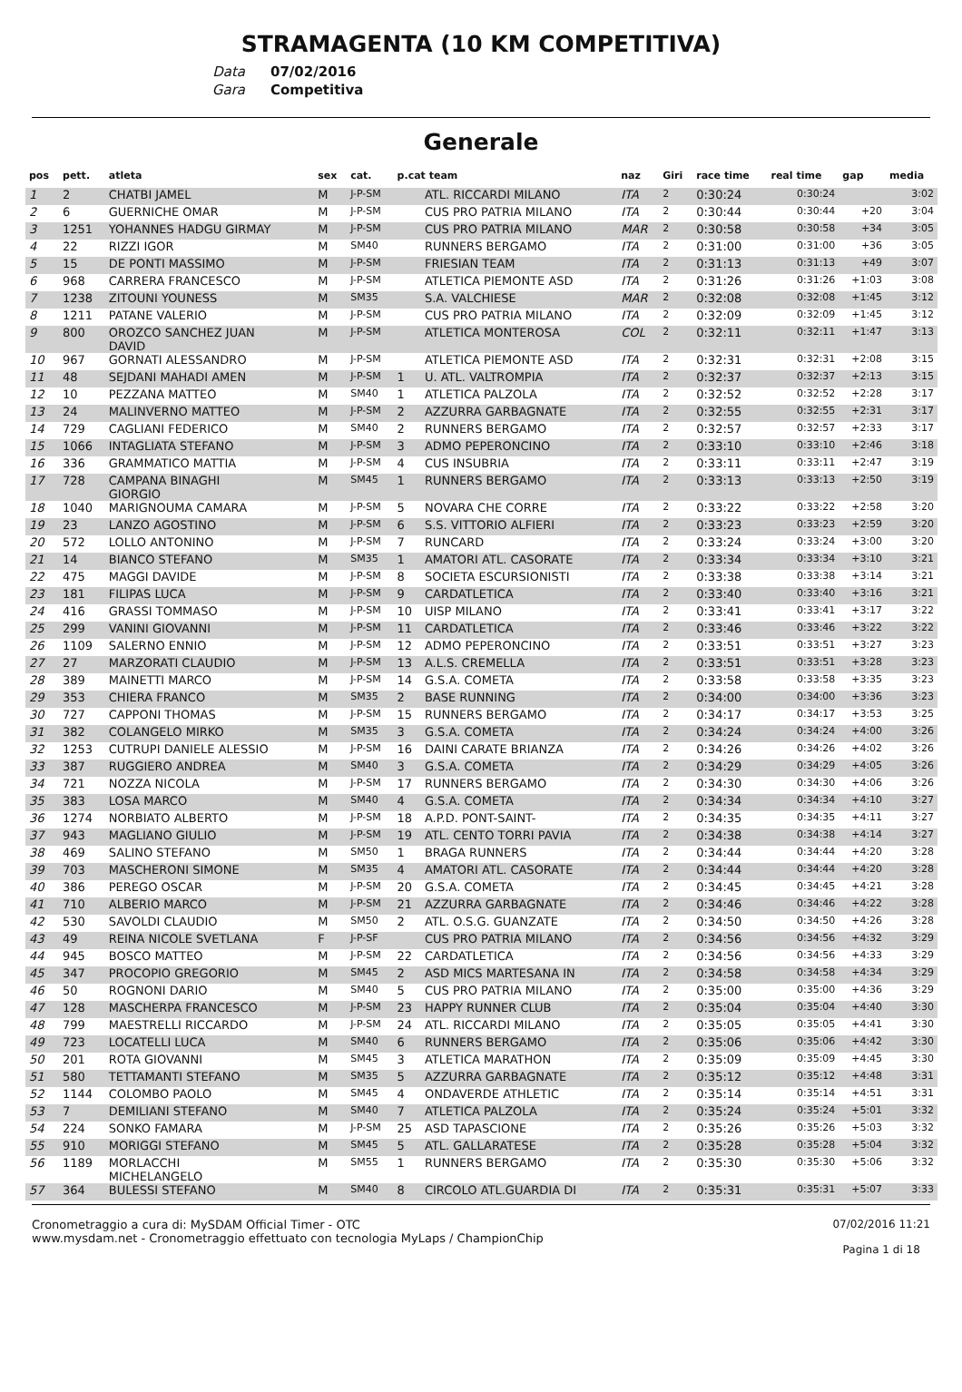STRAMAGENTA (10 KM COMPETITIVA)
Data 07/02/2016
Gara Competitiva
Generale
| pos | pett. | atleta | sex | cat. | p.cat team | | naz | Giri | race time | real time | gap | media |
| --- | --- | --- | --- | --- | --- | --- | --- | --- | --- | --- | --- | --- |
| 1 | 2 | CHATBI JAMEL | M | J-P-SM | | ATL. RICCARDI MILANO | ITA | 2 | 0:30:24 | 0:30:24 | | 3:02 |
| 2 | 6 | GUERNICHE OMAR | M | J-P-SM | | CUS PRO PATRIA MILANO | ITA | 2 | 0:30:44 | 0:30:44 | +20 | 3:04 |
| 3 | 1251 | YOHANNES HADGU GIRMAY | M | J-P-SM | | CUS PRO PATRIA MILANO | MAR | 2 | 0:30:58 | 0:30:58 | +34 | 3:05 |
| 4 | 22 | RIZZI IGOR | M | SM40 | | RUNNERS BERGAMO | ITA | 2 | 0:31:00 | 0:31:00 | +36 | 3:05 |
| 5 | 15 | DE PONTI MASSIMO | M | J-P-SM | | FRIESIAN TEAM | ITA | 2 | 0:31:13 | 0:31:13 | +49 | 3:07 |
| 6 | 968 | CARRERA FRANCESCO | M | J-P-SM | | ATLETICA PIEMONTE ASD | ITA | 2 | 0:31:26 | 0:31:26 | +1:03 | 3:08 |
| 7 | 1238 | ZITOUNI YOUNESS | M | SM35 | | S.A. VALCHIESE | MAR | 2 | 0:32:08 | 0:32:08 | +1:45 | 3:12 |
| 8 | 1211 | PATANE VALERIO | M | J-P-SM | | CUS PRO PATRIA MILANO | ITA | 2 | 0:32:09 | 0:32:09 | +1:45 | 3:12 |
| 9 | 800 | OROZCO SANCHEZ JUAN DAVID | M | J-P-SM | | ATLETICA MONTEROSA | COL | 2 | 0:32:11 | 0:32:11 | +1:47 | 3:13 |
| 10 | 967 | GORNATI ALESSANDRO | M | J-P-SM | | ATLETICA PIEMONTE ASD | ITA | 2 | 0:32:31 | 0:32:31 | +2:08 | 3:15 |
| 11 | 48 | SEJDANI MAHADI AMEN | M | J-P-SM | 1 | U. ATL. VALTROMPIA | ITA | 2 | 0:32:37 | 0:32:37 | +2:13 | 3:15 |
| 12 | 10 | PEZZANA MATTEO | M | SM40 | 1 | ATLETICA PALZOLA | ITA | 2 | 0:32:52 | 0:32:52 | +2:28 | 3:17 |
| 13 | 24 | MALINVERNO MATTEO | M | J-P-SM | 2 | AZZURRA GARBAGNATE | ITA | 2 | 0:32:55 | 0:32:55 | +2:31 | 3:17 |
| 14 | 729 | CAGLIANI FEDERICO | M | SM40 | 2 | RUNNERS BERGAMO | ITA | 2 | 0:32:57 | 0:32:57 | +2:33 | 3:17 |
| 15 | 1066 | INTAGLIATA STEFANO | M | J-P-SM | 3 | ADMO PEPERONCINO | ITA | 2 | 0:33:10 | 0:33:10 | +2:46 | 3:18 |
| 16 | 336 | GRAMMATICO MATTIA | M | J-P-SM | 4 | CUS INSUBRIA | ITA | 2 | 0:33:11 | 0:33:11 | +2:47 | 3:19 |
| 17 | 728 | CAMPANA BINAGHI GIORGIO | M | SM45 | 1 | RUNNERS BERGAMO | ITA | 2 | 0:33:13 | 0:33:13 | +2:50 | 3:19 |
| 18 | 1040 | MARIGNOUMA CAMARA | M | J-P-SM | 5 | NOVARA CHE CORRE | ITA | 2 | 0:33:22 | 0:33:22 | +2:58 | 3:20 |
| 19 | 23 | LANZO AGOSTINO | M | J-P-SM | 6 | S.S. VITTORIO ALFIERI | ITA | 2 | 0:33:23 | 0:33:23 | +2:59 | 3:20 |
| 20 | 572 | LOLLO ANTONINO | M | J-P-SM | 7 | RUNCARD | ITA | 2 | 0:33:24 | 0:33:24 | +3:00 | 3:20 |
| 21 | 14 | BIANCO STEFANO | M | SM35 | 1 | AMATORI ATL. CASORATE | ITA | 2 | 0:33:34 | 0:33:34 | +3:10 | 3:21 |
| 22 | 475 | MAGGI DAVIDE | M | J-P-SM | 8 | SOCIETA ESCURSIONISTI | ITA | 2 | 0:33:38 | 0:33:38 | +3:14 | 3:21 |
| 23 | 181 | FILIPAS LUCA | M | J-P-SM | 9 | CARDATLETICA | ITA | 2 | 0:33:40 | 0:33:40 | +3:16 | 3:21 |
| 24 | 416 | GRASSI TOMMASO | M | J-P-SM | 10 | UISP MILANO | ITA | 2 | 0:33:41 | 0:33:41 | +3:17 | 3:22 |
| 25 | 299 | VANINI GIOVANNI | M | J-P-SM | 11 | CARDATLETICA | ITA | 2 | 0:33:46 | 0:33:46 | +3:22 | 3:22 |
| 26 | 1109 | SALERNO ENNIO | M | J-P-SM | 12 | ADMO PEPERONCINO | ITA | 2 | 0:33:51 | 0:33:51 | +3:27 | 3:23 |
| 27 | 27 | MARZORATI CLAUDIO | M | J-P-SM | 13 | A.L.S. CREMELLA | ITA | 2 | 0:33:51 | 0:33:51 | +3:28 | 3:23 |
| 28 | 389 | MAINETTI MARCO | M | J-P-SM | 14 | G.S.A. COMETA | ITA | 2 | 0:33:58 | 0:33:58 | +3:35 | 3:23 |
| 29 | 353 | CHIERA FRANCO | M | SM35 | 2 | BASE RUNNING | ITA | 2 | 0:34:00 | 0:34:00 | +3:36 | 3:23 |
| 30 | 727 | CAPPONI THOMAS | M | J-P-SM | 15 | RUNNERS BERGAMO | ITA | 2 | 0:34:17 | 0:34:17 | +3:53 | 3:25 |
| 31 | 382 | COLANGELO MIRKO | M | SM35 | 3 | G.S.A. COMETA | ITA | 2 | 0:34:24 | 0:34:24 | +4:00 | 3:26 |
| 32 | 1253 | CUTRUPI DANIELE ALESSIO | M | J-P-SM | 16 | DAINI CARATE BRIANZA | ITA | 2 | 0:34:26 | 0:34:26 | +4:02 | 3:26 |
| 33 | 387 | RUGGIERO ANDREA | M | SM40 | 3 | G.S.A. COMETA | ITA | 2 | 0:34:29 | 0:34:29 | +4:05 | 3:26 |
| 34 | 721 | NOZZA NICOLA | M | J-P-SM | 17 | RUNNERS BERGAMO | ITA | 2 | 0:34:30 | 0:34:30 | +4:06 | 3:26 |
| 35 | 383 | LOSA MARCO | M | SM40 | 4 | G.S.A. COMETA | ITA | 2 | 0:34:34 | 0:34:34 | +4:10 | 3:27 |
| 36 | 1274 | NORBIATO ALBERTO | M | J-P-SM | 18 | A.P.D. PONT-SAINT- | ITA | 2 | 0:34:35 | 0:34:35 | +4:11 | 3:27 |
| 37 | 943 | MAGLIANO GIULIO | M | J-P-SM | 19 | ATL. CENTO TORRI PAVIA | ITA | 2 | 0:34:38 | 0:34:38 | +4:14 | 3:27 |
| 38 | 469 | SALINO STEFANO | M | SM50 | 1 | BRAGA RUNNERS | ITA | 2 | 0:34:44 | 0:34:44 | +4:20 | 3:28 |
| 39 | 703 | MASCHERONI SIMONE | M | SM35 | 4 | AMATORI ATL. CASORATE | ITA | 2 | 0:34:44 | 0:34:44 | +4:20 | 3:28 |
| 40 | 386 | PEREGO OSCAR | M | J-P-SM | 20 | G.S.A. COMETA | ITA | 2 | 0:34:45 | 0:34:45 | +4:21 | 3:28 |
| 41 | 710 | ALBERIO MARCO | M | J-P-SM | 21 | AZZURRA GARBAGNATE | ITA | 2 | 0:34:46 | 0:34:46 | +4:22 | 3:28 |
| 42 | 530 | SAVOLDI CLAUDIO | M | SM50 | 2 | ATL. O.S.G. GUANZATE | ITA | 2 | 0:34:50 | 0:34:50 | +4:26 | 3:28 |
| 43 | 49 | REINA NICOLE SVETLANA | F | J-P-SF | | CUS PRO PATRIA MILANO | ITA | 2 | 0:34:56 | 0:34:56 | +4:32 | 3:29 |
| 44 | 945 | BOSCO MATTEO | M | J-P-SM | 22 | CARDATLETICA | ITA | 2 | 0:34:56 | 0:34:56 | +4:33 | 3:29 |
| 45 | 347 | PROCOPIO GREGORIO | M | SM45 | 2 | ASD MICS MARTESANA IN | ITA | 2 | 0:34:58 | 0:34:58 | +4:34 | 3:29 |
| 46 | 50 | ROGNONI DARIO | M | SM40 | 5 | CUS PRO PATRIA MILANO | ITA | 2 | 0:35:00 | 0:35:00 | +4:36 | 3:29 |
| 47 | 128 | MASCHERPA FRANCESCO | M | J-P-SM | 23 | HAPPY RUNNER CLUB | ITA | 2 | 0:35:04 | 0:35:04 | +4:40 | 3:30 |
| 48 | 799 | MAESTRELLI RICCARDO | M | J-P-SM | 24 | ATL. RICCARDI MILANO | ITA | 2 | 0:35:05 | 0:35:05 | +4:41 | 3:30 |
| 49 | 723 | LOCATELLI LUCA | M | SM40 | 6 | RUNNERS BERGAMO | ITA | 2 | 0:35:06 | 0:35:06 | +4:42 | 3:30 |
| 50 | 201 | ROTA GIOVANNI | M | SM45 | 3 | ATLETICA MARATHON | ITA | 2 | 0:35:09 | 0:35:09 | +4:45 | 3:30 |
| 51 | 580 | TETTAMANTI STEFANO | M | SM35 | 5 | AZZURRA GARBAGNATE | ITA | 2 | 0:35:12 | 0:35:12 | +4:48 | 3:31 |
| 52 | 1144 | COLOMBO PAOLO | M | SM45 | 4 | ONDAVERDE ATHLETIC | ITA | 2 | 0:35:14 | 0:35:14 | +4:51 | 3:31 |
| 53 | 7 | DEMILIANI STEFANO | M | SM40 | 7 | ATLETICA PALZOLA | ITA | 2 | 0:35:24 | 0:35:24 | +5:01 | 3:32 |
| 54 | 224 | SONKO FAMARA | M | J-P-SM | 25 | ASD TAPASCIONE | ITA | 2 | 0:35:26 | 0:35:26 | +5:03 | 3:32 |
| 55 | 910 | MORIGGI STEFANO | M | SM45 | 5 | ATL. GALLARATESE | ITA | 2 | 0:35:28 | 0:35:28 | +5:04 | 3:32 |
| 56 | 1189 | MORLACCHI MICHELANGELO | M | SM55 | 1 | RUNNERS BERGAMO | ITA | 2 | 0:35:30 | 0:35:30 | +5:06 | 3:32 |
| 57 | 364 | BULESSI STEFANO | M | SM40 | 8 | CIRCOLO ATL.GUARDIA DI | ITA | 2 | 0:35:31 | 0:35:31 | +5:07 | 3:33 |
Cronometraggio a cura di: MySDAM Official Timer - OTC
www.mysdam.net - Cronometraggio effettuato con tecnologia MyLaps / ChampionChip
07/02/2016 11:21
Pagina 1 di 18